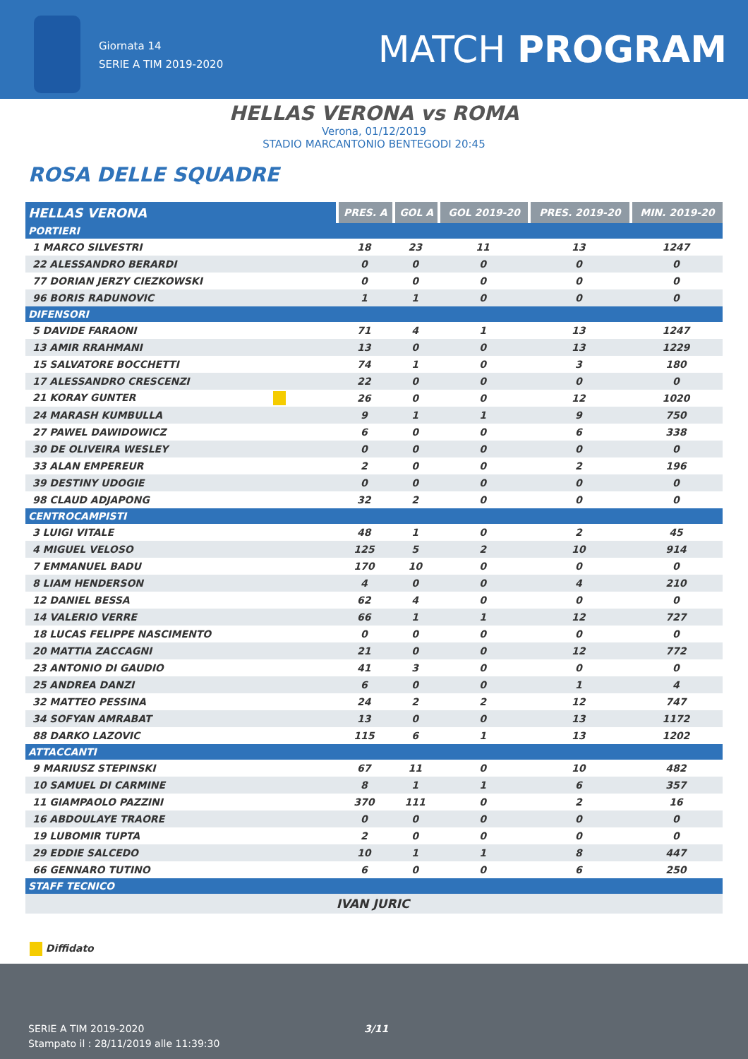Giornata 14
SERIE A TIM 2019-2020
MATCH PROGRAM
HELLAS VERONA vs ROMA
Verona, 01/12/2019
STADIO MARCANTONIO BENTEGODI 20:45
ROSA DELLE SQUADRE
| HELLAS VERONA | PRES. A | GOL A | GOL 2019-20 | PRES. 2019-20 | MIN. 2019-20 |
| --- | --- | --- | --- | --- | --- |
| PORTIERI | | | | | |
| 1 MARCO SILVESTRI | 18 | 23 | 11 | 13 | 1247 |
| 22 ALESSANDRO BERARDI | 0 | 0 | 0 | 0 | 0 |
| 77 DORIAN JERZY CIEZKOWSKI | 0 | 0 | 0 | 0 | 0 |
| 96 BORIS RADUNOVIC | 1 | 1 | 0 | 0 | 0 |
| DIFENSORI | | | | | |
| 5 DAVIDE FARAONI | 71 | 4 | 1 | 13 | 1247 |
| 13 AMIR RRAHMANI | 13 | 0 | 0 | 13 | 1229 |
| 15 SALVATORE BOCCHETTI | 74 | 1 | 0 | 3 | 180 |
| 17 ALESSANDRO CRESCENZI | 22 | 0 | 0 | 0 | 0 |
| 21 KORAY GUNTER | 26 | 0 | 0 | 12 | 1020 |
| 24 MARASH KUMBULLA | 9 | 1 | 1 | 9 | 750 |
| 27 PAWEL DAWIDOWICZ | 6 | 0 | 0 | 6 | 338 |
| 30 DE OLIVEIRA WESLEY | 0 | 0 | 0 | 0 | 0 |
| 33 ALAN EMPEREUR | 2 | 0 | 0 | 2 | 196 |
| 39 DESTINY UDOGIE | 0 | 0 | 0 | 0 | 0 |
| 98 CLAUD ADJAPONG | 32 | 2 | 0 | 0 | 0 |
| CENTROCAMPISTI | | | | | |
| 3 LUIGI VITALE | 48 | 1 | 0 | 2 | 45 |
| 4 MIGUEL VELOSO | 125 | 5 | 2 | 10 | 914 |
| 7 EMMANUEL BADU | 170 | 10 | 0 | 0 | 0 |
| 8 LIAM HENDERSON | 4 | 0 | 0 | 4 | 210 |
| 12 DANIEL BESSA | 62 | 4 | 0 | 0 | 0 |
| 14 VALERIO VERRE | 66 | 1 | 1 | 12 | 727 |
| 18 LUCAS FELIPPE NASCIMENTO | 0 | 0 | 0 | 0 | 0 |
| 20 MATTIA ZACCAGNI | 21 | 0 | 0 | 12 | 772 |
| 23 ANTONIO DI GAUDIO | 41 | 3 | 0 | 0 | 0 |
| 25 ANDREA DANZI | 6 | 0 | 0 | 1 | 4 |
| 32 MATTEO PESSINA | 24 | 2 | 2 | 12 | 747 |
| 34 SOFYAN AMRABAT | 13 | 0 | 0 | 13 | 1172 |
| 88 DARKO LAZOVIC | 115 | 6 | 1 | 13 | 1202 |
| ATTACCANTI | | | | | |
| 9 MARIUSZ STEPINSKI | 67 | 11 | 0 | 10 | 482 |
| 10 SAMUEL DI CARMINE | 8 | 1 | 1 | 6 | 357 |
| 11 GIAMPAOLO PAZZINI | 370 | 111 | 0 | 2 | 16 |
| 16 ABDOULAYE TRAORE | 0 | 0 | 0 | 0 | 0 |
| 19 LUBOMIR TUPTA | 2 | 0 | 0 | 0 | 0 |
| 29 EDDIE SALCEDO | 10 | 1 | 1 | 8 | 447 |
| 66 GENNARO TUTINO | 6 | 0 | 0 | 6 | 250 |
| STAFF TECNICO | | | | | |
| | IVAN JURIC | | | | |
Diffidato
SERIE A TIM 2019-2020
Stampato il : 28/11/2019 alle 11:39:30
3/11